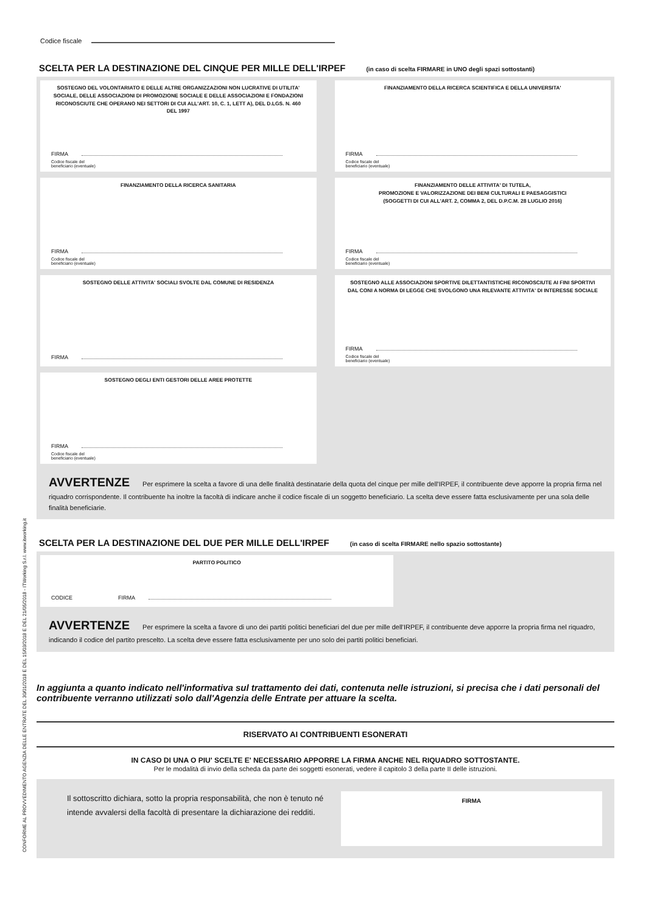CONFORME AL PROVVEDIMENTO AGENZIA DELLE ENTRATE DEL 30/01/2018 E DEL 15/03/2018 E DEL 21/05/2018 - ITWorking S.r.l. www.itworking.it
Codice fiscale
SCELTA PER LA DESTINAZIONE DEL CINQUE PER MILLE DELL'IRPEF (in caso di scelta FIRMARE in UNO degli spazi sottostanti)
SOSTEGNO DEL VOLONTARIATO E DELLE ALTRE ORGANIZZAZIONI NON LUCRATIVE DI UTILITA' SOCIALE, DELLE ASSOCIAZIONI DI PROMOZIONE SOCIALE E DELLE ASSOCIAZIONI E FONDAZIONI RICONOSCIUTE CHE OPERANO NEI SETTORI DI CUI ALL'ART. 10, C. 1, LETT A), DEL D.LGS. N. 460 DEL 1997
FIRMA
Codice fiscale del
beneficiario (eventuale)
FINANZIAMENTO DELLA RICERCA SCIENTIFICA E DELLA UNIVERSITA'
FIRMA
Codice fiscale del
beneficiario (eventuale)
FINANZIAMENTO DELLA RICERCA SANITARIA
FIRMA
Codice fiscale del
beneficiario (eventuale)
FINANZIAMENTO DELLE ATTIVITA' DI TUTELA,
PROMOZIONE E VALORIZZAZIONE DEI BENI CULTURALI E PAESAGGISTICI
(SOGGETTI DI CUI ALL'ART. 2, COMMA 2, DEL D.P.C.M. 28 LUGLIO 2016)
FIRMA
Codice fiscale del
beneficiario (eventuale)
SOSTEGNO DELLE ATTIVITA' SOCIALI SVOLTE DAL COMUNE DI RESIDENZA
FIRMA
SOSTEGNO ALLE ASSOCIAZIONI SPORTIVE DILETTANTISTICHE RICONOSCIUTE AI FINI SPORTIVI DAL CONI A NORMA DI LEGGE CHE SVOLGONO UNA RILEVANTE ATTIVITA' DI INTERESSE SOCIALE
FIRMA
Codice fiscale del
beneficiario (eventuale)
SOSTEGNO DEGLI ENTI GESTORI DELLE AREE PROTETTE
FIRMA
Codice fiscale del
beneficiario (eventuale)
AVVERTENZE Per esprimere la scelta a favore di una delle finalità destinatarie della quota del cinque per mille dell'IRPEF, il contribuente deve apporre la propria firma nel riquadro corrispondente. Il contribuente ha inoltre la facoltà di indicare anche il codice fiscale di un soggetto beneficiario. La scelta deve essere fatta esclusivamente per una sola delle finalità beneficiarie.
SCELTA PER LA DESTINAZIONE DEL DUE PER MILLE DELL'IRPEF (in caso di scelta FIRMARE nello spazio sottostante)
PARTITO POLITICO
CODICE FIRMA
AVVERTENZE Per esprimere la scelta a favore di uno dei partiti politici beneficiari del due per mille dell'IRPEF, il contribuente deve apporre la propria firma nel riquadro, indicando il codice del partito prescelto. La scelta deve essere fatta esclusivamente per uno solo dei partiti politici beneficiari.
In aggiunta a quanto indicato nell'informativa sul trattamento dei dati, contenuta nelle istruzioni, si precisa che i dati personali del contribuente verranno utilizzati solo dall'Agenzia delle Entrate per attuare la scelta.
RISERVATO AI CONTRIBUENTI ESONERATI
IN CASO DI UNA O PIU' SCELTE E' NECESSARIO APPORRE LA FIRMA ANCHE NEL RIQUADRO SOTTOSTANTE.
Per le modalità di invio della scheda da parte dei soggetti esonerati, vedere il capitolo 3 della parte II delle istruzioni.
Il sottoscritto dichiara, sotto la propria responsabilità, che non è tenuto né intende avvalersi della facoltà di presentare la dichiarazione dei redditi.
FIRMA